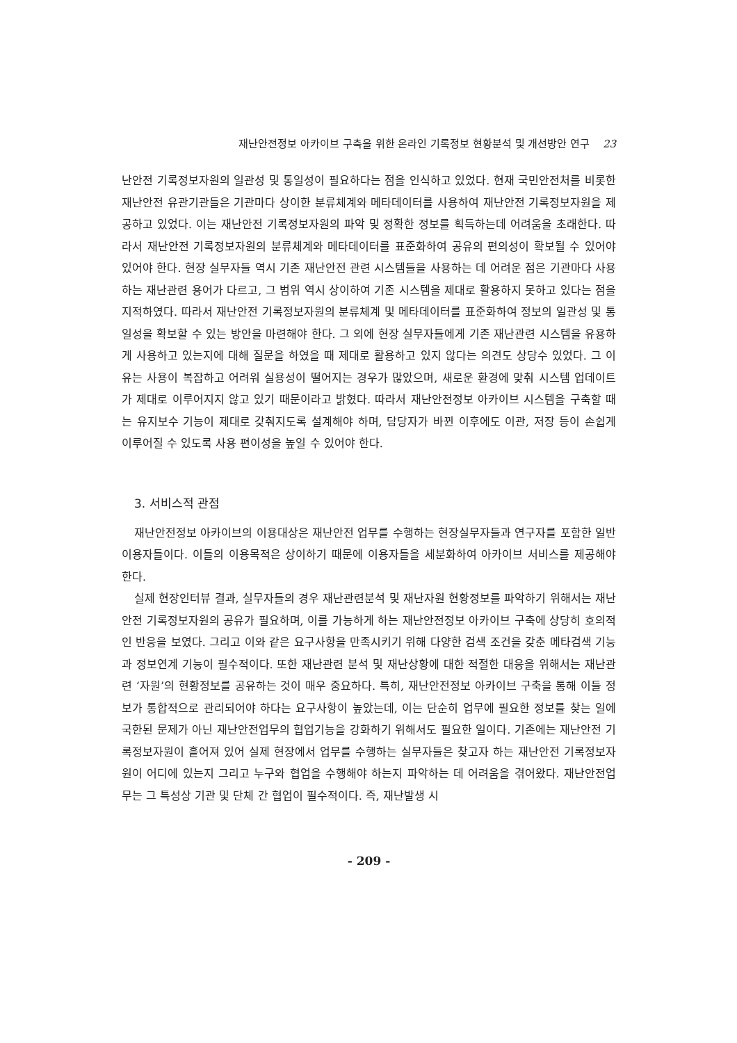재난안전정보 아카이브 구축을 위한 온라인 기록정보 현황분석 및 개선방안 연구 23
난안전 기록정보자원의 일관성 및 통일성이 필요하다는 점을 인식하고 있었다. 현재 국민안전처를 비롯한 재난안전 유관기관들은 기관마다 상이한 분류체계와 메타데이터를 사용하여 재난안전 기록정보자원을 제공하고 있었다. 이는 재난안전 기록정보자원의 파악 및 정확한 정보를 획득하는데 어려움을 초래한다. 따라서 재난안전 기록정보자원의 분류체계와 메타데이터를 표준화하여 공유의 편의성이 확보될 수 있어야 있어야 한다. 현장 실무자들 역시 기존 재난안전 관련 시스템들을 사용하는 데 어려운 점은 기관마다 사용하는 재난관련 용어가 다르고, 그 범위 역시 상이하여 기존 시스템을 제대로 활용하지 못하고 있다는 점을 지적하였다. 따라서 재난안전 기록정보자원의 분류체계 및 메타데이터를 표준화하여 정보의 일관성 및 통일성을 확보할 수 있는 방안을 마련해야 한다. 그 외에 현장 실무자들에게 기존 재난관련 시스템을 유용하게 사용하고 있는지에 대해 질문을 하였을 때 제대로 활용하고 있지 않다는 의견도 상당수 있었다. 그 이유는 사용이 복잡하고 어려워 실용성이 떨어지는 경우가 많았으며, 새로운 환경에 맞춰 시스템 업데이트가 제대로 이루어지지 않고 있기 때문이라고 밝혔다. 따라서 재난안전정보 아카이브 시스템을 구축할 때는 유지보수 기능이 제대로 갖춰지도록 설계해야 하며, 담당자가 바뀐 이후에도 이관, 저장 등이 손쉽게 이루어질 수 있도록 사용 편이성을 높일 수 있어야 한다.
3. 서비스적 관점
재난안전정보 아카이브의 이용대상은 재난안전 업무를 수행하는 현장실무자들과 연구자를 포함한 일반이용자들이다. 이들의 이용목적은 상이하기 때문에 이용자들을 세분화하여 아카이브 서비스를 제공해야 한다.
실제 현장인터뷰 결과, 실무자들의 경우 재난관련분석 및 재난자원 현황정보를 파악하기 위해서는 재난안전 기록정보자원의 공유가 필요하며, 이를 가능하게 하는 재난안전정보 아카이브 구축에 상당히 호의적인 반응을 보였다. 그리고 이와 같은 요구사항을 만족시키기 위해 다양한 검색 조건을 갖춘 메타검색 기능과 정보연계 기능이 필수적이다. 또한 재난관련 분석 및 재난상황에 대한 적절한 대응을 위해서는 재난관련 ‘자원’의 현황정보를 공유하는 것이 매우 중요하다. 특히, 재난안전정보 아카이브 구축을 통해 이들 정보가 통합적으로 관리되어야 하다는 요구사항이 높았는데, 이는 단순히 업무에 필요한 정보를 찾는 일에 국한된 문제가 아닌 재난안전업무의 협업기능을 강화하기 위해서도 필요한 일이다. 기존에는 재난안전 기록정보자원이 흩어져 있어 실제 현장에서 업무를 수행하는 실무자들은 찾고자 하는 재난안전 기록정보자원이 어디에 있는지 그리고 누구와 협업을 수행해야 하는지 파악하는 데 어려움을 겪어왔다. 재난안전업무는 그 특성상 기관 및 단체 간 협업이 필수적이다. 즉, 재난발생 시
- 209 -